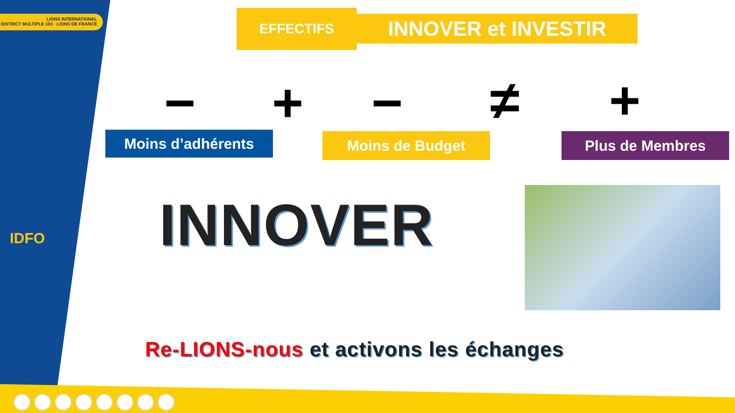LIONS INTERNATIONAL
DISTRICT MULTIPLE 103 · LIONS DE FRANCE
IDFO
EFFECTIFS INNOVER et INVESTIR
− + − ≠ +
Moins d’adhérents Moins de Budget Plus de Membres
INNOVER
Re-LIONS-nous et activons les échanges